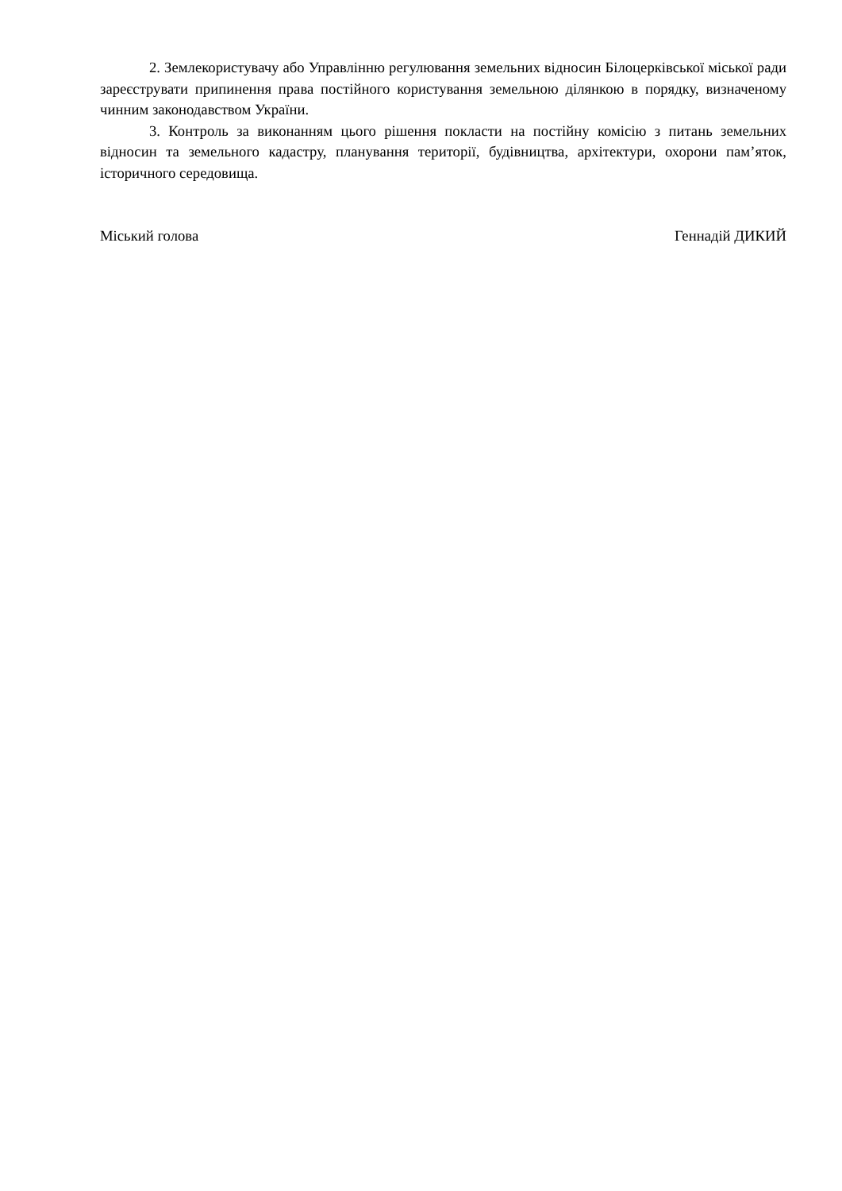2. Землекористувачу або Управлінню регулювання земельних відносин Білоцерківської міської ради зареєструвати припинення права постійного користування земельною ділянкою в порядку, визначеному чинним законодавством України.
3. Контроль за виконанням цього рішення покласти на постійну комісію з питань земельних відносин та земельного кадастру, планування території, будівництва, архітектури, охорони пам’яток, історичного середовища.
Міський голова Геннадій ДИКИЙ